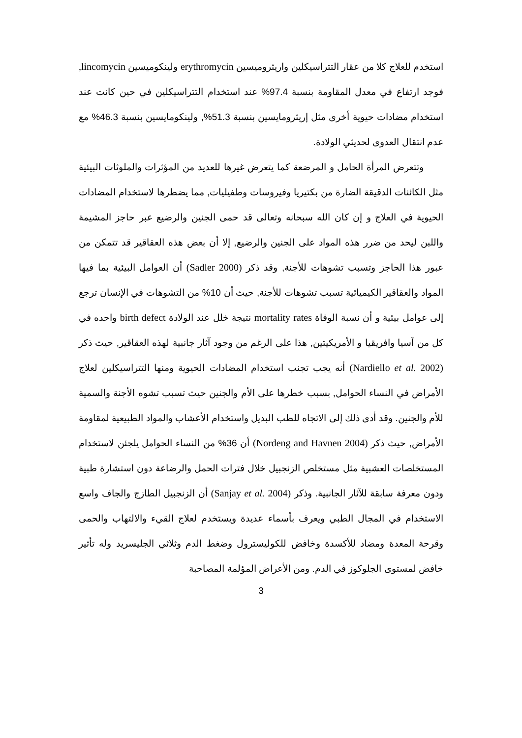استخدم للعلاج كلا من عقار التتراسيكلين واريثروميسين erythromycin ولينكوميسين lincomycin, فوجد ارتفاع في معدل المقاومة بنسبة 97.4% عند استخدام التتراسيكلين في حين كانت عند استخدام مضادات حيوية أخرى مثل إريثرومايسين بنسبة 51.3%, ولينكومايسين بنسبة 46.3% مع عدم انتقال العدوى لحديثي الولادة.
وتتعرض المرأة الحامل و المرضعة كما يتعرض غيرها للعديد من المؤثرات والملوثات البيئية مثل الكائنات الدقيقة الضارة من بكتيريا وفيروسات وطفيليات, مما يضطرها لاستخدام المضادات الحيوية في العلاج و إن كان الله سبحانه وتعالى قد حمى الجنين والرضيع عبر حاجز المشيمة واللبن ليحد من ضرر هذه المواد على الجنين والرضيع, إلا أن بعض هذه العقاقير قد تتمكن من عبور هذا الحاجز وتسبب تشوهات للأجنة, وقد ذكر (Sadler 2000) أن العوامل البيئية بما فيها المواد والعقاقير الكيميائية تسبب تشوهات للأجنة, حيث أن 10% من التشوهات في الإنسان ترجع إلى عوامل بيئية و أن نسبة الوفاة mortality rates نتيجة خلل عند الولادة birth defect واحده في كل من آسيا وافريقيا و الأمريكيتين, هذا على الرغم من وجود آثار جانبية لهذه العقاقير, حيث ذكر (Nardiello et al. 2002) أنه يجب تجنب استخدام المضادات الحيوية ومنها التتراسيكلين لعلاج الأمراض في النساء الحوامل, بسبب خطرها على الأم والجنين حيث تسبب تشوه الأجنة والسمية للأم والجنين. وقد أدى ذلك إلى الاتجاه للطب البديل واستخدام الأعشاب والمواد الطبيعية لمقاومة الأمراض, حيث ذكر (Nordeng and Havnen 2004) أن 36% من النساء الحوامل يلجئن لاستخدام المستخلصات العشبية مثل مستخلص الزنجبيل خلال فترات الحمل والرضاعة دون استشارة طبية ودون معرفة سابقة للآثار الجانبية. وذكر (Sanjay et al. 2004) أن الزنجبيل الطازج والجاف واسع الاستخدام في المجال الطبي ويعرف بأسماء عديدة ويستخدم لعلاج القيء والالتهاب والحمى وقرحة المعدة ومضاد للأكسدة وخافض للكوليسترول وضغط الدم وثلاثي الجليسريد وله تأثير خافض لمستوى الجلوكوز في الدم. ومن الأعراض المؤلمة المصاحبة
3